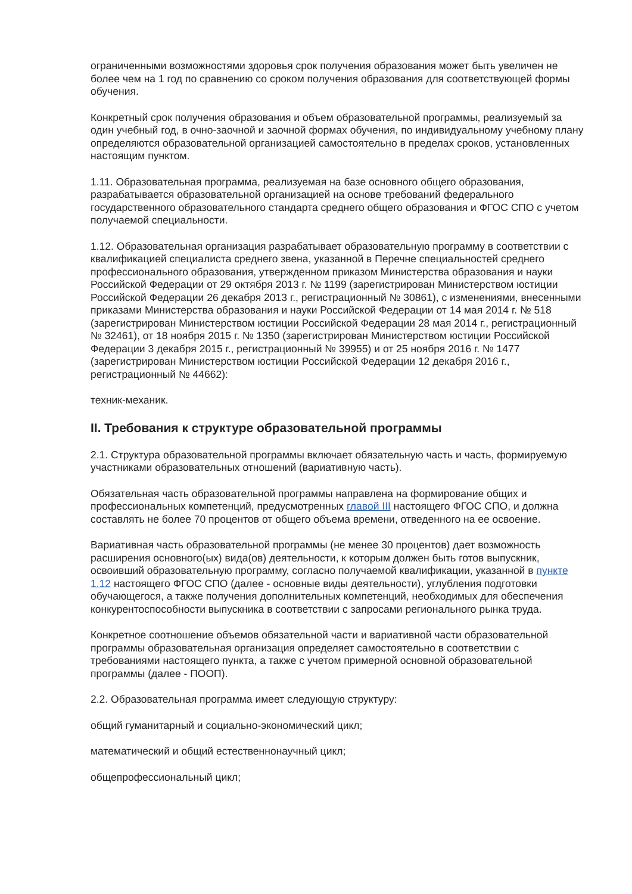ограниченными возможностями здоровья срок получения образования может быть увеличен не более чем на 1 год по сравнению со сроком получения образования для соответствующей формы обучения.
Конкретный срок получения образования и объем образовательной программы, реализуемый за один учебный год, в очно-заочной и заочной формах обучения, по индивидуальному учебному плану определяются образовательной организацией самостоятельно в пределах сроков, установленных настоящим пунктом.
1.11. Образовательная программа, реализуемая на базе основного общего образования, разрабатывается образовательной организацией на основе требований федерального государственного образовательного стандарта среднего общего образования и ФГОС СПО с учетом получаемой специальности.
1.12. Образовательная организация разрабатывает образовательную программу в соответствии с квалификацией специалиста среднего звена, указанной в Перечне специальностей среднего профессионального образования, утвержденном приказом Министерства образования и науки Российской Федерации от 29 октября 2013 г. № 1199 (зарегистрирован Министерством юстиции Российской Федерации 26 декабря 2013 г., регистрационный № 30861), с изменениями, внесенными приказами Министерства образования и науки Российской Федерации от 14 мая 2014 г. № 518 (зарегистрирован Министерством юстиции Российской Федерации 28 мая 2014 г., регистрационный № 32461), от 18 ноября 2015 г. № 1350 (зарегистрирован Министерством юстиции Российской Федерации 3 декабря 2015 г., регистрационный № 39955) и от 25 ноября 2016 г. № 1477 (зарегистрирован Министерством юстиции Российской Федерации 12 декабря 2016 г., регистрационный № 44662):
техник-механик.
II. Требования к структуре образовательной программы
2.1. Структура образовательной программы включает обязательную часть и часть, формируемую участниками образовательных отношений (вариативную часть).
Обязательная часть образовательной программы направлена на формирование общих и профессиональных компетенций, предусмотренных главой III настоящего ФГОС СПО, и должна составлять не более 70 процентов от общего объема времени, отведенного на ее освоение.
Вариативная часть образовательной программы (не менее 30 процентов) дает возможность расширения основного(ых) вида(ов) деятельности, к которым должен быть готов выпускник, освоивший образовательную программу, согласно получаемой квалификации, указанной в пункте 1.12 настоящего ФГОС СПО (далее - основные виды деятельности), углубления подготовки обучающегося, а также получения дополнительных компетенций, необходимых для обеспечения конкурентоспособности выпускника в соответствии с запросами регионального рынка труда.
Конкретное соотношение объемов обязательной части и вариативной части образовательной программы образовательная организация определяет самостоятельно в соответствии с требованиями настоящего пункта, а также с учетом примерной основной образовательной программы (далее - ПООП).
2.2. Образовательная программа имеет следующую структуру:
общий гуманитарный и социально-экономический цикл;
математический и общий естественнонаучный цикл;
общепрофессиональный цикл;